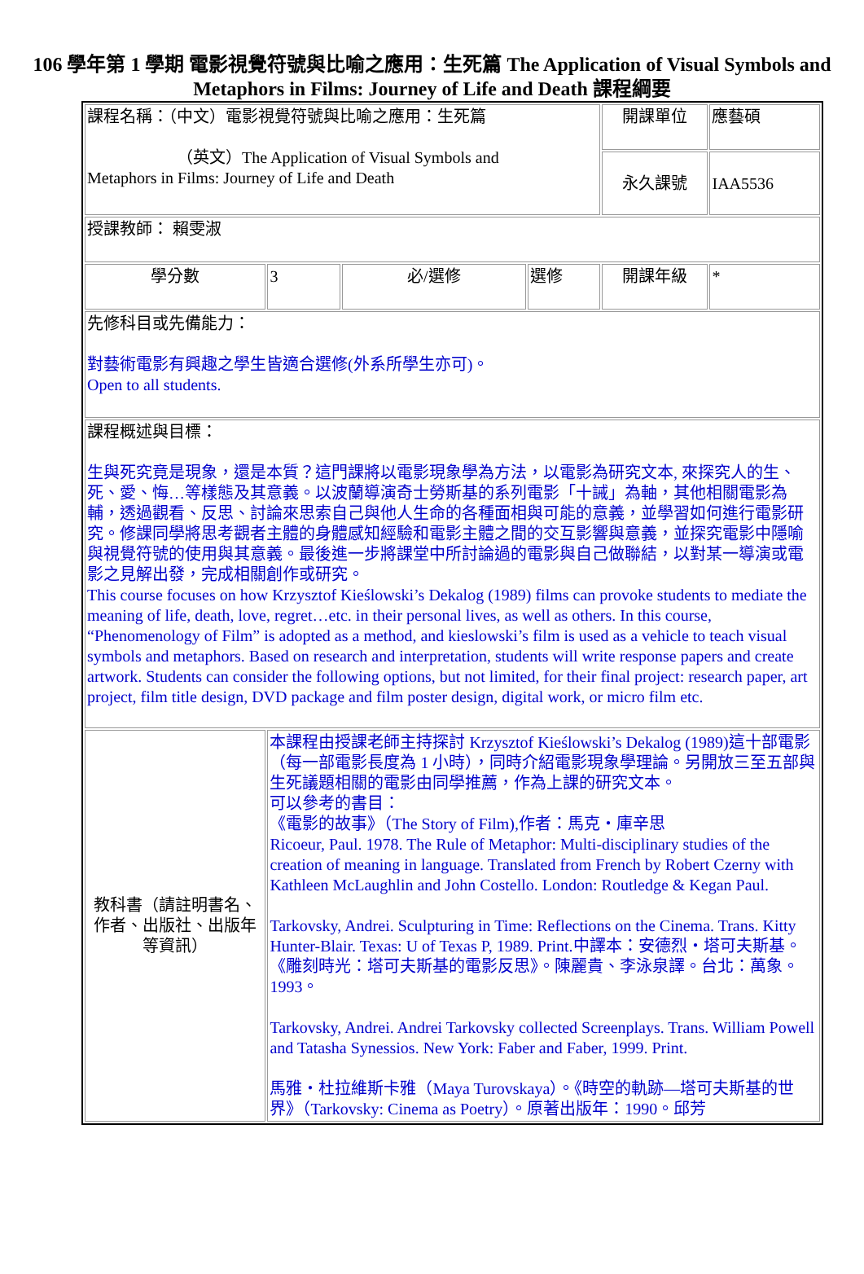106 學年第 1 學期 電影視覺符號與比喻之應用：生死篇 The Application of Visual Symbols and Metaphors in Films: Journey of Life and Death 課程綱要
| 課程名稱：（中文）電影視覺符號與比喻之應用：生死篇 （英文）The Application of Visual Symbols and Metaphors in Films: Journey of Life and Death | | | | 開課單位 | 應藝碩 |
| | | | | 永久課號 | IAA5536 |
| 授課教師： 賴雯淑 | | | | | |
| 學分數 | 3 | 必/選修 | 選修 | 開課年級 | * |
| 先修科目或先備能力： 對藝術電影有興趣之學生皆適合選修(外系所學生亦可)。 Open to all students. | | | | | |
| 課程概述與目標： 生與死究竟是現象，還是本質？這門課將以電影現象學為方法，以電影為研究文本, 來探究人的生、死、愛、悔…等樣態及其意義。以波蘭導演奇士勞斯基的系列電影「十誡」為軸，其他相關電影為輔，透過觀看、反思、討論來思索自己與他人生命的各種面相與可能的意義，並學習如何進行電影研究。修課同學將思考觀者主體的身體感知經驗和電影主體之間的交互影響與意義，並探究電影中隱喻與視覺符號的使用與其意義。最後進一步將課堂中所討論過的電影與自己做聯結，以對某一導演或電影之見解出發，完成相關創作或研究。 This course focuses on how Krzysztof Kieślowski’s Dekalog (1989) films can provoke students to mediate the meaning of life, death, love, regret…etc. in their personal lives, as well as others. In this course, “Phenomenology of Film” is adopted as a method, and kieslowski’s film is used as a vehicle to teach visual symbols and metaphors. Based on research and interpretation, students will write response papers and create artwork. Students can consider the following options, but not limited, for their final project: research paper, art project, film title design, DVD package and film poster design, digital work, or micro film etc. | | | | | |
| 教科書（請註明書名、作者、出版社、出版年等資訊） | 本課程由授課老師主持探討 Krzysztof Kieślowski’s Dekalog (1989)這十部電影（每一部電影長度為 1 小時），同時介紹電影現象學理論。另開放三至五部與生死議題相關的電影由同學推薦，作為上課的研究文本。 可以參考的書目： 《電影的故事》（The Story of Film),作者：馬克・庫辛思 Ricoeur, Paul. 1978. The Rule of Metaphor: Multi-disciplinary studies of the creation of meaning in language. Translated from French by Robert Czerny with Kathleen McLaughlin and John Costello. London: Routledge & Kegan Paul. Tarkovsky, Andrei. Sculpturing in Time: Reflections on the Cinema. Trans. Kitty Hunter-Blair. Texas: U of Texas P, 1989. Print.中譯本：安德烈・塔可夫斯基。《雕刻時光：塔可夫斯基的電影反思》。陳麗貴、李泳泉譯。台北：萬象。1993。 Tarkovsky, Andrei. Andrei Tarkovsky collected Screenplays. Trans. William Powell and Tatasha Synessios. New York: Faber and Faber, 1999. Print. 馬雅・杜拉維斯卡雅（Maya Turovskaya）。《時空的軌跡—塔可夫斯基的世界》（Tarkovsky: Cinema as Poetry）。原著出版年：1990。邱芳 | | | | |